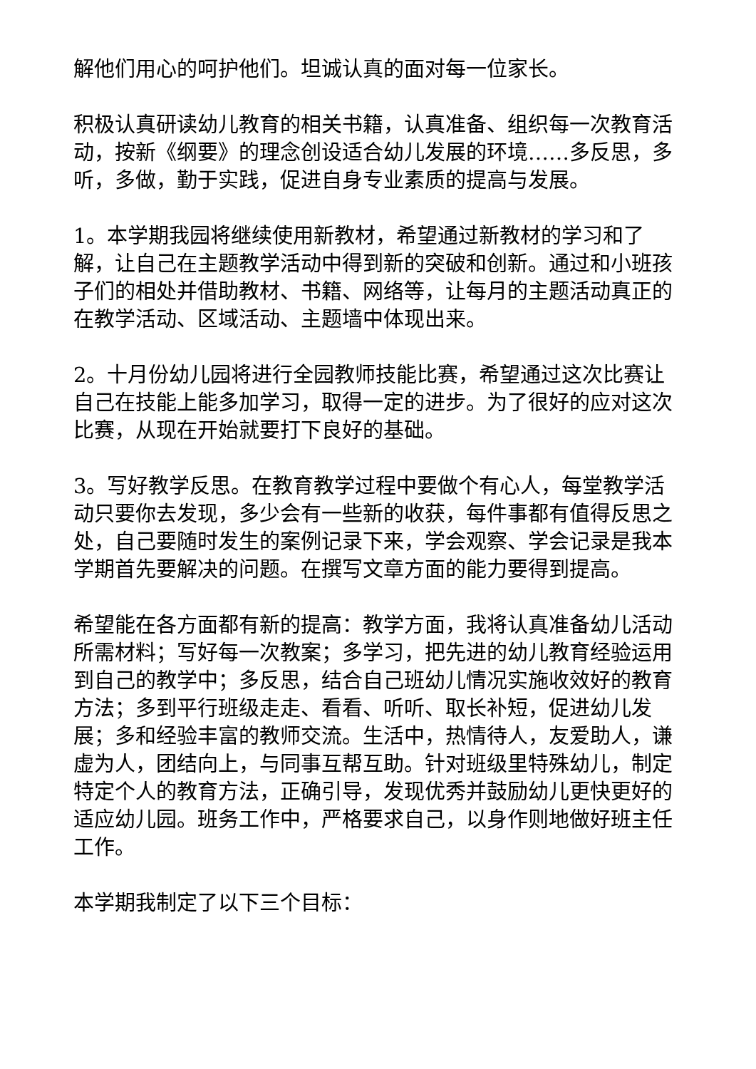解他们用心的呵护他们。坦诚认真的面对每一位家长。
积极认真研读幼儿教育的相关书籍，认真准备、组织每一次教育活动，按新《纲要》的理念创设适合幼儿发展的环境……多反思，多听，多做，勤于实践，促进自身专业素质的提高与发展。
1。本学期我园将继续使用新教材，希望通过新教材的学习和了解，让自己在主题教学活动中得到新的突破和创新。通过和小班孩子们的相处并借助教材、书籍、网络等，让每月的主题活动真正的在教学活动、区域活动、主题墙中体现出来。
2。十月份幼儿园将进行全园教师技能比赛，希望通过这次比赛让自己在技能上能多加学习，取得一定的进步。为了很好的应对这次比赛，从现在开始就要打下良好的基础。
3。写好教学反思。在教育教学过程中要做个有心人，每堂教学活动只要你去发现，多少会有一些新的收获，每件事都有值得反思之处，自己要随时发生的案例记录下来，学会观察、学会记录是我本学期首先要解决的问题。在撰写文章方面的能力要得到提高。
希望能在各方面都有新的提高：教学方面，我将认真准备幼儿活动所需材料；写好每一次教案；多学习，把先进的幼儿教育经验运用到自己的教学中；多反思，结合自己班幼儿情况实施收效好的教育方法；多到平行班级走走、看看、听听、取长补短，促进幼儿发展；多和经验丰富的教师交流。生活中，热情待人，友爱助人，谦虚为人，团结向上，与同事互帮互助。针对班级里特殊幼儿，制定特定个人的教育方法，正确引导，发现优秀并鼓励幼儿更快更好的适应幼儿园。班务工作中，严格要求自己，以身作则地做好班主任工作。
本学期我制定了以下三个目标：